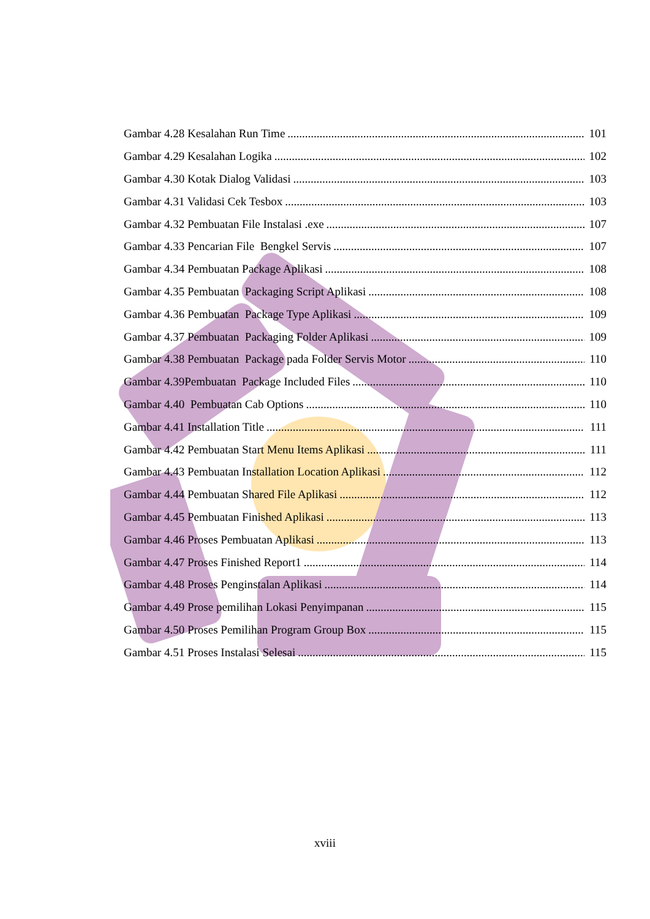Gambar 4.28 Kesalahan Run Time 101
Gambar 4.29 Kesalahan Logika 102
Gambar 4.30 Kotak Dialog Validasi 103
Gambar 4.31 Validasi Cek Tesbox 103
Gambar 4.32 Pembuatan File Instalasi .exe 107
Gambar 4.33 Pencarian File Bengkel Servis 107
Gambar 4.34 Pembuatan Package Aplikasi 108
Gambar 4.35 Pembuatan Packaging Script Aplikasi 108
Gambar 4.36 Pembuatan Package Type Aplikasi 109
Gambar 4.37 Pembuatan Packaging Folder Aplikasi 109
Gambar 4.38 Pembuatan Package pada Folder Servis Motor 110
Gambar 4.39Pembuatan Package Included Files 110
Gambar 4.40 Pembuatan Cab Options 110
Gambar 4.41 Installation Title 111
Gambar 4.42 Pembuatan Start Menu Items Aplikasi 111
Gambar 4.43 Pembuatan Installation Location Aplikasi 112
Gambar 4.44 Pembuatan Shared File Aplikasi 112
Gambar 4.45 Pembuatan Finished Aplikasi 113
Gambar 4.46 Proses Pembuatan Aplikasi 113
Gambar 4.47 Proses Finished Report1 114
Gambar 4.48 Proses Penginstalan Aplikasi 114
Gambar 4.49 Prose pemilihan Lokasi Penyimpanan 115
Gambar 4.50 Proses Pemilihan Program Group Box 115
Gambar 4.51 Proses Instalasi Selesai 115
xviii